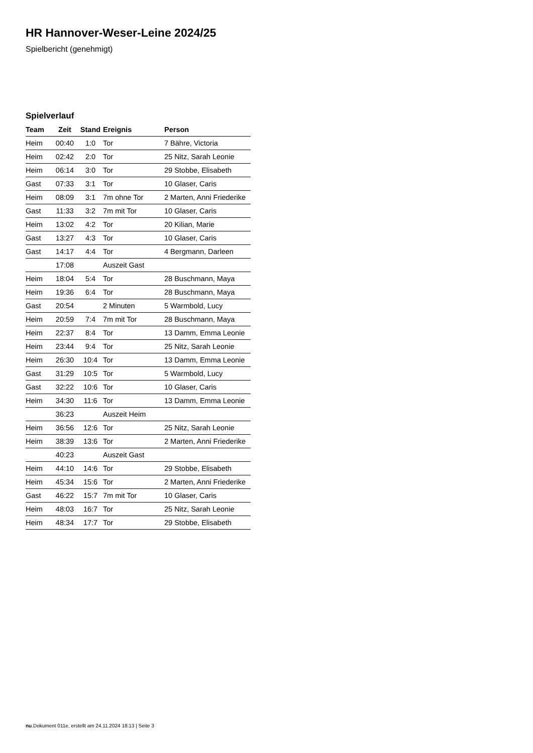HR Hannover-Weser-Leine 2024/25
Spielbericht (genehmigt)
Spielverlauf
| Team | Zeit | Stand | Ereignis | Person |
| --- | --- | --- | --- | --- |
| Heim | 00:40 | 1:0 | Tor | 7 Bähre, Victoria |
| Heim | 02:42 | 2:0 | Tor | 25 Nitz, Sarah Leonie |
| Heim | 06:14 | 3:0 | Tor | 29 Stobbe, Elisabeth |
| Gast | 07:33 | 3:1 | Tor | 10 Glaser, Caris |
| Heim | 08:09 | 3:1 | 7m ohne Tor | 2 Marten, Anni Friederike |
| Gast | 11:33 | 3:2 | 7m mit Tor | 10 Glaser, Caris |
| Heim | 13:02 | 4:2 | Tor | 20 Kilian, Marie |
| Gast | 13:27 | 4:3 | Tor | 10 Glaser, Caris |
| Gast | 14:17 | 4:4 | Tor | 4 Bergmann, Darleen |
| | 17:08 | | Auszeit Gast | |
| Heim | 18:04 | 5:4 | Tor | 28 Buschmann, Maya |
| Heim | 19:36 | 6:4 | Tor | 28 Buschmann, Maya |
| Gast | 20:54 | | 2 Minuten | 5 Warmbold, Lucy |
| Heim | 20:59 | 7:4 | 7m mit Tor | 28 Buschmann, Maya |
| Heim | 22:37 | 8:4 | Tor | 13 Damm, Emma Leonie |
| Heim | 23:44 | 9:4 | Tor | 25 Nitz, Sarah Leonie |
| Heim | 26:30 | 10:4 | Tor | 13 Damm, Emma Leonie |
| Gast | 31:29 | 10:5 | Tor | 5 Warmbold, Lucy |
| Gast | 32:22 | 10:6 | Tor | 10 Glaser, Caris |
| Heim | 34:30 | 11:6 | Tor | 13 Damm, Emma Leonie |
| | 36:23 | | Auszeit Heim | |
| Heim | 36:56 | 12:6 | Tor | 25 Nitz, Sarah Leonie |
| Heim | 38:39 | 13:6 | Tor | 2 Marten, Anni Friederike |
| | 40:23 | | Auszeit Gast | |
| Heim | 44:10 | 14:6 | Tor | 29 Stobbe, Elisabeth |
| Heim | 45:34 | 15:6 | Tor | 2 Marten, Anni Friederike |
| Gast | 46:22 | 15:7 | 7m mit Tor | 10 Glaser, Caris |
| Heim | 48:03 | 16:7 | Tor | 25 Nitz, Sarah Leonie |
| Heim | 48:34 | 17:7 | Tor | 29 Stobbe, Elisabeth |
nu.Dokument 011e, erstellt am 24.11.2024 18:13 | Seite 3